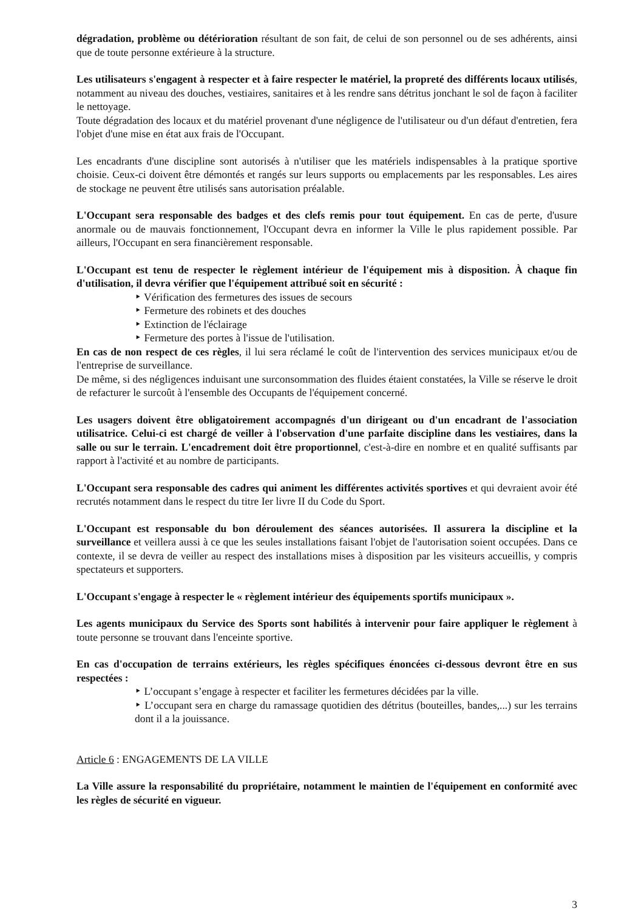dégradation, problème ou détérioration résultant de son fait, de celui de son personnel ou de ses adhérents, ainsi que de toute personne extérieure à la structure.
Les utilisateurs s'engagent à respecter et à faire respecter le matériel, la propreté des différents locaux utilisés, notamment au niveau des douches, vestiaires, sanitaires et à les rendre sans détritus jonchant le sol de façon à faciliter le nettoyage.
Toute dégradation des locaux et du matériel provenant d'une négligence de l'utilisateur ou d'un défaut d'entretien, fera l'objet d'une mise en état aux frais de l'Occupant.
Les encadrants d'une discipline sont autorisés à n'utiliser que les matériels indispensables à la pratique sportive choisie. Ceux-ci doivent être démontés et rangés sur leurs supports ou emplacements par les responsables. Les aires de stockage ne peuvent être utilisés sans autorisation préalable.
L'Occupant sera responsable des badges et des clefs remis pour tout équipement. En cas de perte, d'usure anormale ou de mauvais fonctionnement, l'Occupant devra en informer la Ville le plus rapidement possible. Par ailleurs, l'Occupant en sera financièrement responsable.
L'Occupant est tenu de respecter le règlement intérieur de l'équipement mis à disposition. À chaque fin d'utilisation, il devra vérifier que l'équipement attribué soit en sécurité :
‣ Vérification des fermetures des issues de secours
‣ Fermeture des robinets et des douches
‣ Extinction de l'éclairage
‣ Fermeture des portes à l'issue de l'utilisation.
En cas de non respect de ces règles, il lui sera réclamé le coût de l'intervention des services municipaux et/ou de l'entreprise de surveillance.
De même, si des négligences induisant une surconsommation des fluides étaient constatées, la Ville se réserve le droit de refacturer le surcoût à l'ensemble des Occupants de l'équipement concerné.
Les usagers doivent être obligatoirement accompagnés d'un dirigeant ou d'un encadrant de l'association utilisatrice. Celui-ci est chargé de veiller à l'observation d'une parfaite discipline dans les vestiaires, dans la salle ou sur le terrain. L'encadrement doit être proportionnel, c'est-à-dire en nombre et en qualité suffisants par rapport à l'activité et au nombre de participants.
L'Occupant sera responsable des cadres qui animent les différentes activités sportives et qui devraient avoir été recrutés notamment dans le respect du titre Ier livre II du Code du Sport.
L'Occupant est responsable du bon déroulement des séances autorisées. Il assurera la discipline et la surveillance et veillera aussi à ce que les seules installations faisant l'objet de l'autorisation soient occupées. Dans ce contexte, il se devra de veiller au respect des installations mises à disposition par les visiteurs accueillis, y compris spectateurs et supporters.
L'Occupant s'engage à respecter le « règlement intérieur des équipements sportifs municipaux ».
Les agents municipaux du Service des Sports sont habilités à intervenir pour faire appliquer le règlement à toute personne se trouvant dans l'enceinte sportive.
En cas d'occupation de terrains extérieurs, les règles spécifiques énoncées ci-dessous devront être en sus respectées :
‣ L’occupant s’engage à respecter et faciliter les fermetures décidées par la ville.
‣ L’occupant sera en charge du ramassage quotidien des détritus (bouteilles, bandes,...) sur les terrains dont il a la jouissance.
Article 6 : ENGAGEMENTS DE LA VILLE
La Ville assure la responsabilité du propriétaire, notamment le maintien de l'équipement en conformité avec les règles de sécurité en vigueur.
3